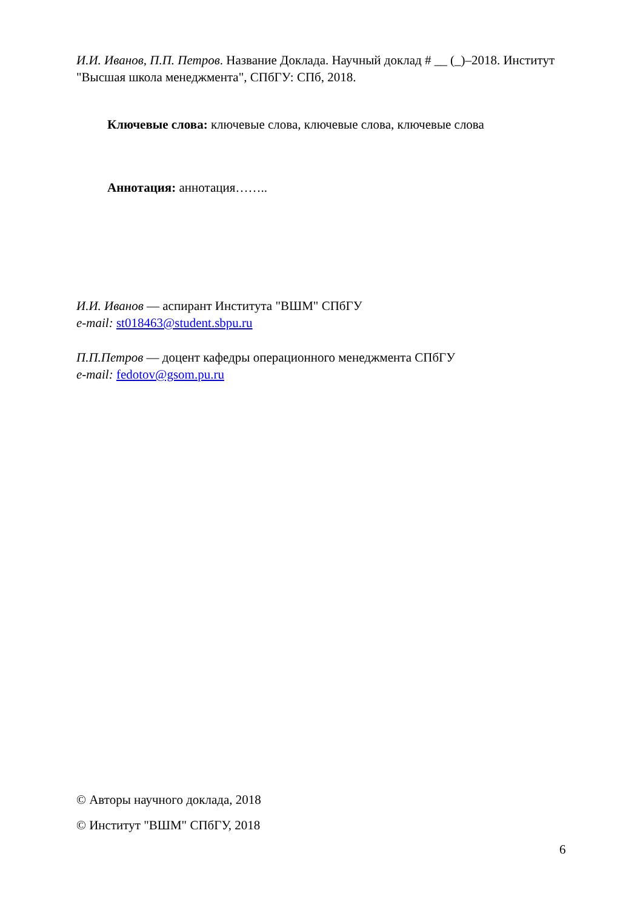И.И. Иванов, П.П. Петров. Название Доклада. Научный доклад # __ (_)–2018. Институт "Высшая школа менеджмента", СПбГУ: СПб, 2018.
Ключевые слова: ключевые слова, ключевые слова, ключевые слова
Аннотация: аннотация……..
И.И. Иванов — аспирант Института "ВШМ" СПбГУ
e-mail: st018463@student.sbpu.ru
П.П.Петров — доцент кафедры операционного менеджмента СПбГУ
e-mail: fedotov@gsom.pu.ru
© Авторы научного доклада, 2018
© Институт "ВШМ" СПбГУ, 2018
6